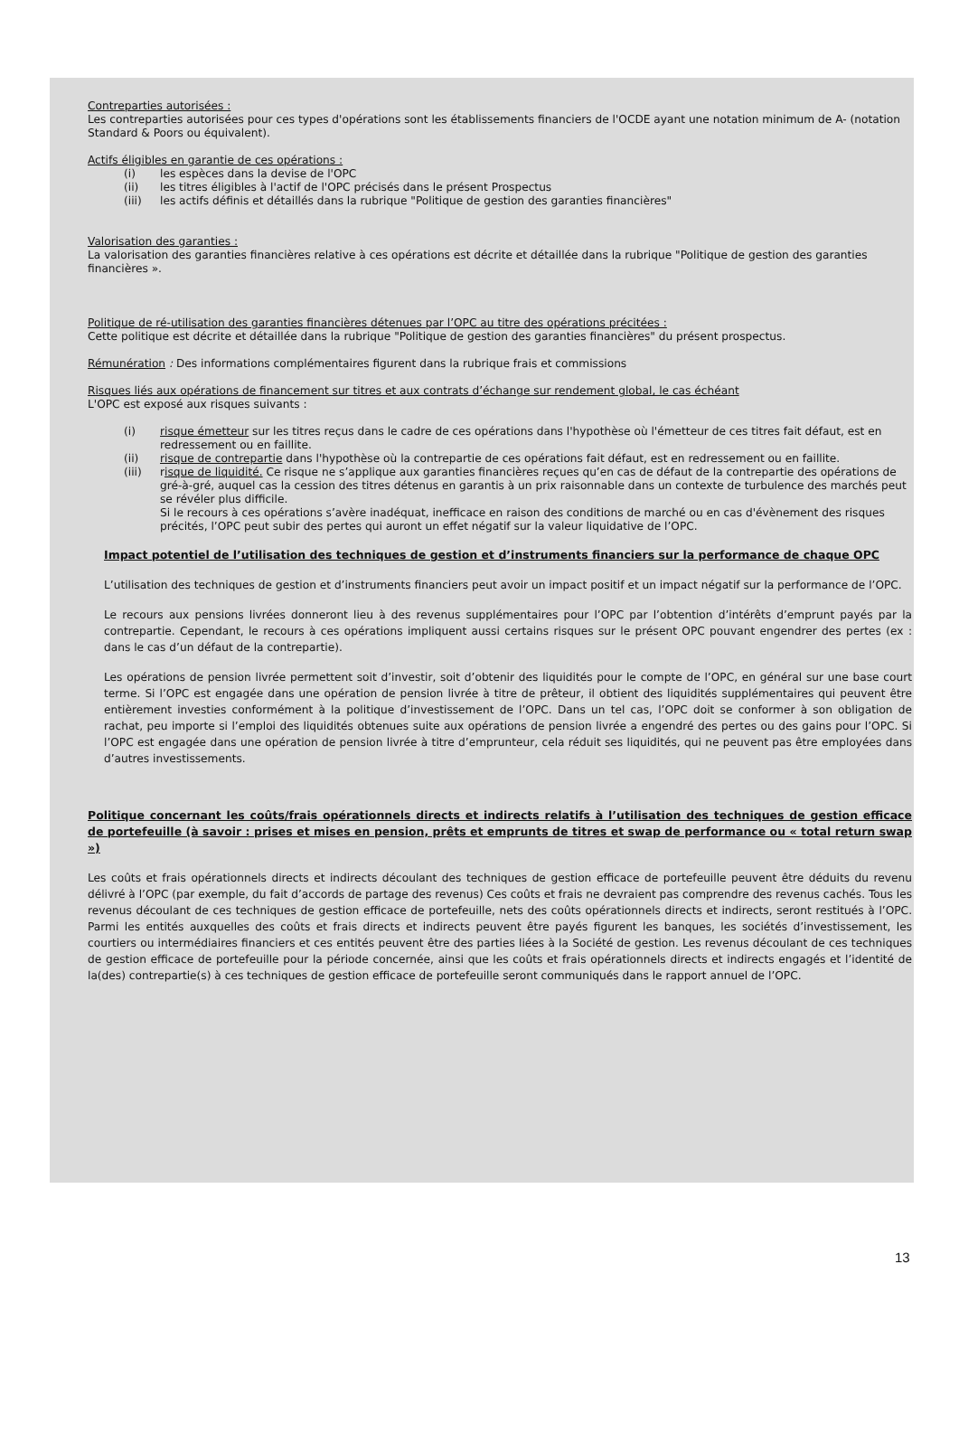Contreparties autorisées :
Les contreparties autorisées pour ces types d'opérations sont les établissements financiers de l'OCDE ayant une notation minimum de A- (notation Standard & Poors ou équivalent).
Actifs éligibles en garantie de ces opérations :
(i) les espèces dans la devise de l'OPC
(ii) les titres éligibles à l'actif de l'OPC précisés dans le présent Prospectus
(iii) les actifs définis et détaillés dans la rubrique "Politique de gestion des garanties financières"
Valorisation des garanties :
La valorisation des garanties financières relative à ces opérations est décrite et détaillée dans la rubrique "Politique de gestion des garanties financières ».
Politique de ré-utilisation des garanties financières détenues par l’OPC au titre des opérations précitées :
Cette politique est décrite et détaillée dans la rubrique "Politique de gestion des garanties financières" du présent prospectus.
Rémunération : Des informations complémentaires figurent dans la rubrique frais et commissions
Risques liés aux opérations de financement sur titres et aux contrats d’échange sur rendement global, le cas échéant
L'OPC est exposé aux risques suivants :
(i) risque émetteur sur les titres reçus dans le cadre de ces opérations dans l'hypothèse où l'émetteur de ces titres fait défaut, est en redressement ou en faillite.
(ii) risque de contrepartie dans l'hypothèse où la contrepartie de ces opérations fait défaut, est en redressement ou en faillite.
(iii) risque de liquidité. Ce risque ne s’applique aux garanties financières reçues qu’en cas de défaut de la contrepartie des opérations de gré-à-gré, auquel cas la cession des titres détenus en garantis à un prix raisonnable dans un contexte de turbulence des marchés peut se révéler plus difficile.
Si le recours à ces opérations s’avère inadéquat, inefficace en raison des conditions de marché ou en cas d'évènement des risques précités, l’OPC peut subir des pertes qui auront un effet négatif sur la valeur liquidative de l’OPC.
Impact potentiel de l’utilisation des techniques de gestion et d’instruments financiers sur la performance de chaque OPC
L’utilisation des techniques de gestion et d’instruments financiers peut avoir un impact positif et un impact négatif sur la performance de l’OPC.
Le recours aux pensions livrées donneront lieu à des revenus supplémentaires pour l’OPC par l’obtention d’intérêts d’emprunt payés par la contrepartie. Cependant, le recours à ces opérations impliquent aussi certains risques sur le présent OPC pouvant engendrer des pertes (ex : dans le cas d’un défaut de la contrepartie).
Les opérations de pension livrée permettent soit d’investir, soit d’obtenir des liquidités pour le compte de l’OPC, en général sur une base court terme. Si l’OPC est engagée dans une opération de pension livrée à titre de prêteur, il obtient des liquidités supplémentaires qui peuvent être entièrement investies conformément à la politique d’investissement de l’OPC. Dans un tel cas, l’OPC doit se conformer à son obligation de rachat, peu importe si l’emploi des liquidités obtenues suite aux opérations de pension livrée a engendré des pertes ou des gains pour l’OPC. Si l’OPC est engagée dans une opération de pension livrée à titre d’emprunteur, cela réduit ses liquidités, qui ne peuvent pas être employées dans d’autres investissements.
Politique concernant les coûts/frais opérationnels directs et indirects relatifs à l’utilisation des techniques de gestion efficace de portefeuille (à savoir : prises et mises en pension, prêts et emprunts de titres et swap de performance ou « total return swap »)
Les coûts et frais opérationnels directs et indirects découlant des techniques de gestion efficace de portefeuille peuvent être déduits du revenu délivré à l’OPC (par exemple, du fait d’accords de partage des revenus) Ces coûts et frais ne devraient pas comprendre des revenus cachés. Tous les revenus découlant de ces techniques de gestion efficace de portefeuille, nets des coûts opérationnels directs et indirects, seront restitués à l’OPC. Parmi les entités auxquelles des coûts et frais directs et indirects peuvent être payés figurent les banques, les sociétés d’investissement, les courtiers ou intermédiaires financiers et ces entités peuvent être des parties liées à la Société de gestion. Les revenus découlant de ces techniques de gestion efficace de portefeuille pour la période concernée, ainsi que les coûts et frais opérationnels directs et indirects engagés et l’identité de la(des) contrepartie(s) à ces techniques de gestion efficace de portefeuille seront communiqués dans le rapport annuel de l’OPC.
13